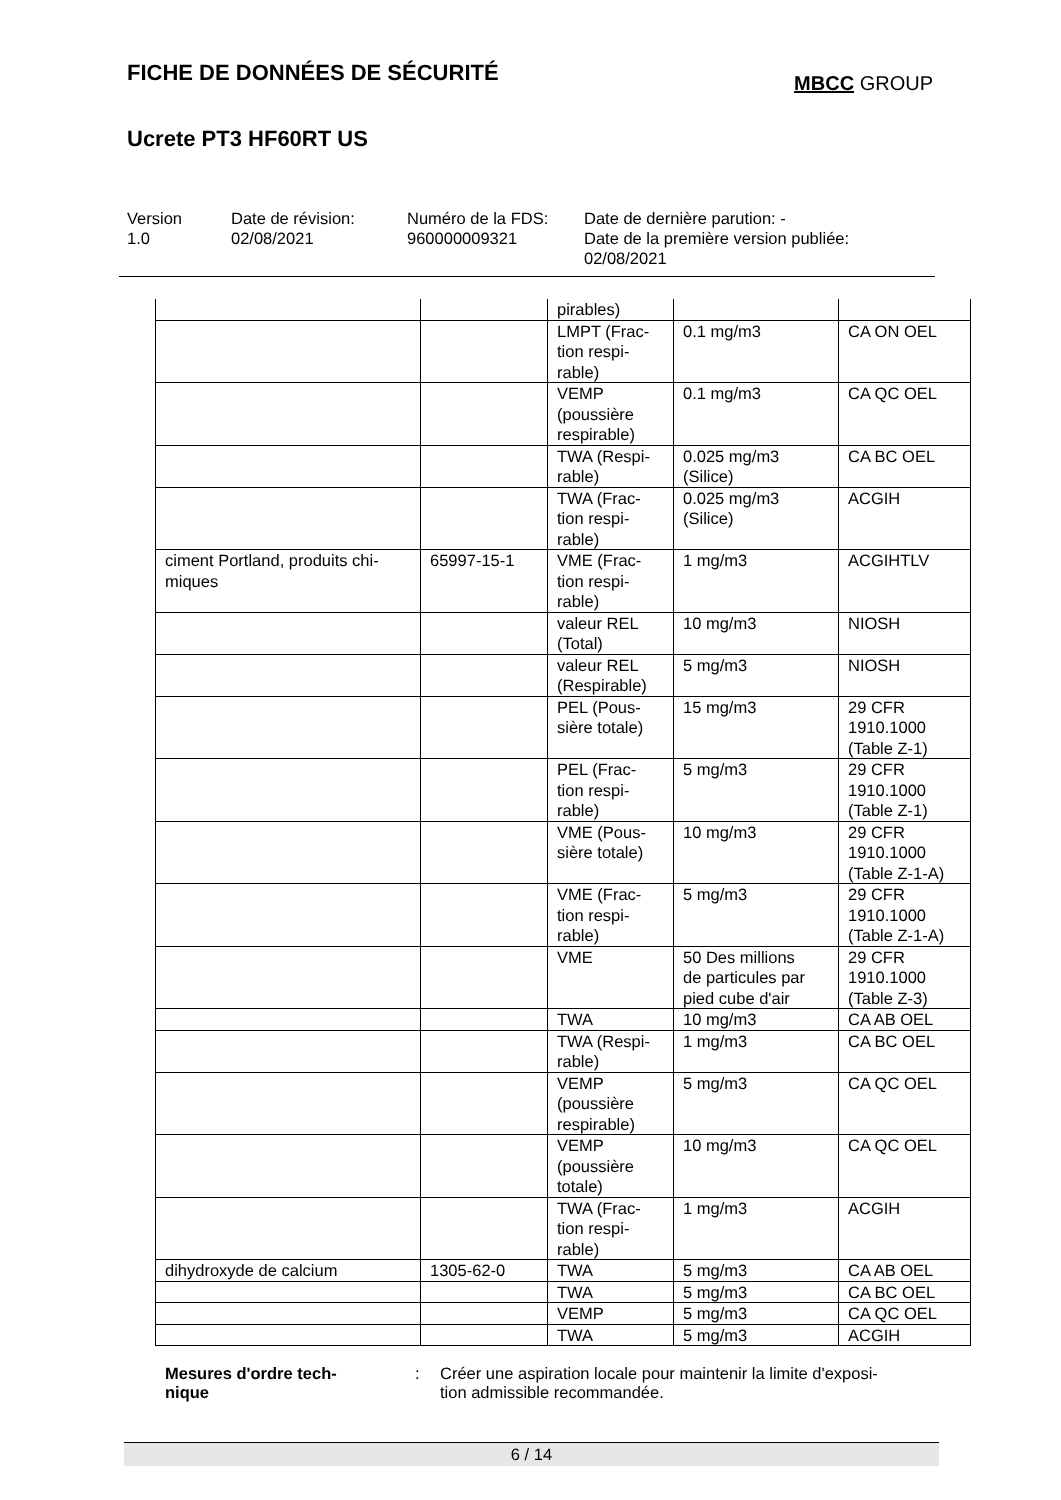FICHE DE DONNÉES DE SÉCURITÉ
MBCC GROUP
Ucrete PT3 HF60RT US
Version
1.0
Date de révision:
02/08/2021
Numéro de la FDS:
960000009321
Date de dernière parution: -
Date de la première version publiée:
02/08/2021
| | | pirables) | | |
| | | LMPT (Frac- tion respi- rable) | 0.1 mg/m3 | CA ON OEL |
| | | VEMP (poussière respirable) | 0.1 mg/m3 | CA QC OEL |
| | | TWA (Respi- rable) | 0.025 mg/m3 (Silice) | CA BC OEL |
| | | TWA (Frac- tion respi- rable) | 0.025 mg/m3 (Silice) | ACGIH |
| ciment Portland, produits chi- miques | 65997-15-1 | VME (Frac- tion respi- rable) | 1 mg/m3 | ACGIHTLV |
| | | valeur REL (Total) | 10 mg/m3 | NIOSH |
| | | valeur REL (Respirable) | 5 mg/m3 | NIOSH |
| | | PEL (Pous- sière totale) | 15 mg/m3 | 29 CFR 1910.1000 (Table Z-1) |
| | | PEL (Frac- tion respi- rable) | 5 mg/m3 | 29 CFR 1910.1000 (Table Z-1) |
| | | VME (Pous- sière totale) | 10 mg/m3 | 29 CFR 1910.1000 (Table Z-1-A) |
| | | VME (Frac- tion respi- rable) | 5 mg/m3 | 29 CFR 1910.1000 (Table Z-1-A) |
| | | VME | 50 Des millions de particules par pied cube d'air | 29 CFR 1910.1000 (Table Z-3) |
| | | TWA | 10 mg/m3 | CA AB OEL |
| | | TWA (Respi- rable) | 1 mg/m3 | CA BC OEL |
| | | VEMP (poussière respirable) | 5 mg/m3 | CA QC OEL |
| | | VEMP (poussière totale) | 10 mg/m3 | CA QC OEL |
| | | TWA (Frac- tion respi- rable) | 1 mg/m3 | ACGIH |
| dihydroxyde de calcium | 1305-62-0 | TWA | 5 mg/m3 | CA AB OEL |
| | | TWA | 5 mg/m3 | CA BC OEL |
| | | VEMP | 5 mg/m3 | CA QC OEL |
| | | TWA | 5 mg/m3 | ACGIH |
Mesures d'ordre tech-
nique
: Créer une aspiration locale pour maintenir la limite d'exposi-
tion admissible recommandée.
6 / 14